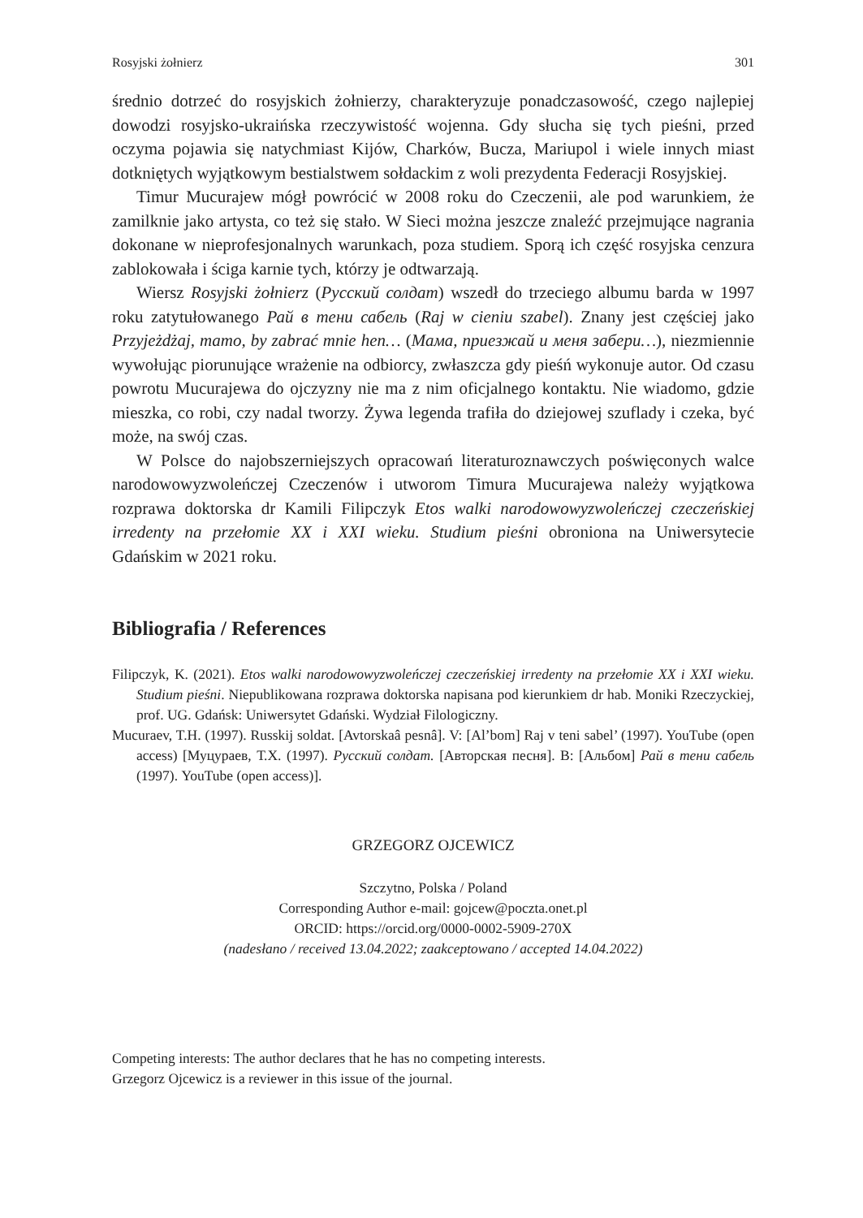Rosyjski żołnierz 301
średnio dotrzeć do rosyjskich żołnierzy, charakteryzuje ponadczasowość, czego najlepiej dowodzi rosyjsko-ukraińska rzeczywistość wojenna. Gdy słucha się tych pieśni, przed oczyma pojawia się natychmiast Kijów, Charków, Bucza, Mariupol i wiele innych miast dotkniętych wyjątkowym bestialstwem sołdackim z woli prezydenta Federacji Rosyjskiej.
Timur Mucurajew mógł powrócić w 2008 roku do Czeczenii, ale pod warunkiem, że zamilknie jako artysta, co też się stało. W Sieci można jeszcze znaleźć przejmujące nagrania dokonane w nieprofesjonalnych warunkach, poza studiem. Sporą ich część rosyjska cenzura zablokowała i ściga karnie tych, którzy je odtwarzają.
Wiersz Rosyjski żołnierz (Русский солдат) wszedł do trzeciego albumu barda w 1997 roku zatytułowanego Рай в тени сабель (Raj w cieniu szabel). Znany jest częściej jako Przyjeżdżaj, mamo, by zabrać mnie hen… (Мама, приезжай и меня забери…), niezmiennie wywołując piorunujące wrażenie na odbiorcy, zwłaszcza gdy pieśń wykonuje autor. Od czasu powrotu Mucurajewa do ojczyzny nie ma z nim oficjalnego kontaktu. Nie wiadomo, gdzie mieszka, co robi, czy nadal tworzy. Żywa legenda trafiła do dziejowej szuflady i czeka, być może, na swój czas.
W Polsce do najobszerniejszych opracowań literaturoznawczych poświęconych walce narodowowyzwoleńczej Czeczenów i utworom Timura Mucurajewa należy wyjątkowa rozprawa doktorska dr Kamili Filipczyk Etos walki narodowowyzwoleńczej czeczeńskiej irredenty na przełomie XX i XXI wieku. Studium pieśni obroniona na Uniwersytecie Gdańskim w 2021 roku.
Bibliografia / References
Filipczyk, K. (2021). Etos walki narodowowyzwoleńczej czeczeńskiej irredenty na przełomie XX i XXI wieku. Studium pieśni. Niepublikowana rozprawa doktorska napisana pod kierunkiem dr hab. Moniki Rzeczyckiej, prof. UG. Gdańsk: Uniwersytet Gdański. Wydział Filologiczny.
Mucuraev, T.H. (1997). Russkij soldat. [Avtorskaâ pesnâ]. V: [Al’bom] Raj v teni sabel’ (1997). YouTube (open access) [Муцураев, Т.Х. (1997). Русский солдат. [Авторская песня]. В: [Альбом] Рай в тени сабель (1997). YouTube (open access)].
GRZEGORZ OJCEWICZ
Szczytno, Polska / Poland
Corresponding Author e-mail: gojcew@poczta.onet.pl
ORCID: https://orcid.org/0000-0002-5909-270X
(nadesłano / received 13.04.2022; zaakceptowano / accepted 14.04.2022)
Competing interests: The author declares that he has no competing interests.
Grzegorz Ojcewicz is a reviewer in this issue of the journal.